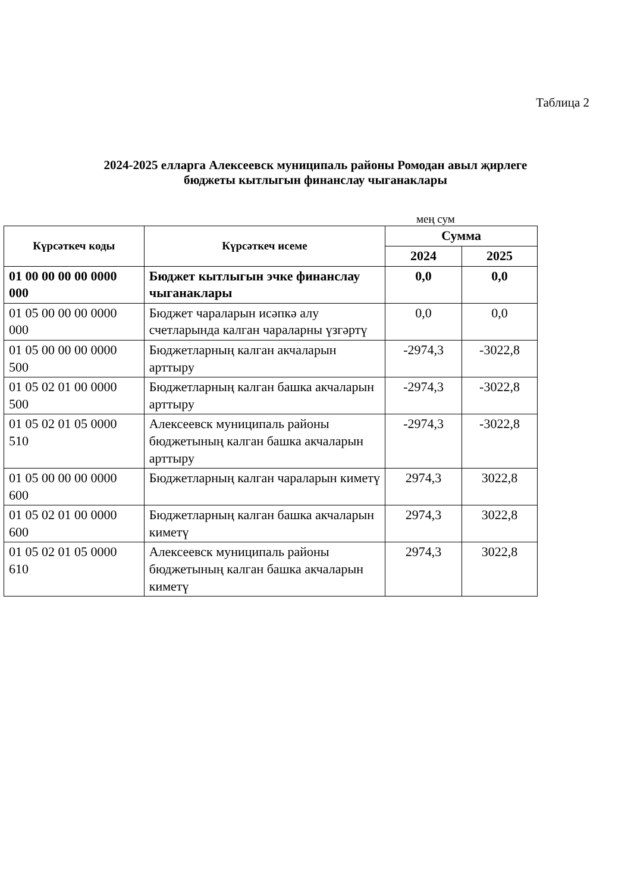Таблица 2
2024-2025 елларга Алексеевск муниципаль районы Ромодан авыл җирлеге
бюджеты кытлыгын финанслау чыганаклары
мең сум
| Күрсәткеч коды | Күрсәткеч исеме | Сумма | |
| --- | --- | --- | --- |
| | | 2024 | 2025 |
| 01 00 00 00 00 0000 000 | Бюджет кытлыгын эчке финанслау чыганаклары | 0,0 | 0,0 |
| 01 05 00 00 00 0000 000 | Бюджет чараларын исәпкә алу счетларында калган чараларны үзгәртү | 0,0 | 0,0 |
| 01 05 00 00 00 0000 500 | Бюджетларның калган акчаларын арттыру | -2974,3 | -3022,8 |
| 01 05 02 01 00 0000 500 | Бюджетларның калган башка акчаларын арттыру | -2974,3 | -3022,8 |
| 01 05 02 01 05 0000 510 | Алексеевск муниципаль районы бюджетының калган башка акчаларын арттыру | -2974,3 | -3022,8 |
| 01 05 00 00 00 0000 600 | Бюджетларның калган чараларын киметү | 2974,3 | 3022,8 |
| 01 05 02 01 00 0000 600 | Бюджетларның калган башка акчаларын киметү | 2974,3 | 3022,8 |
| 01 05 02 01 05 0000 610 | Алексеевск муниципаль районы бюджетының калган башка акчаларын киметү | 2974,3 | 3022,8 |